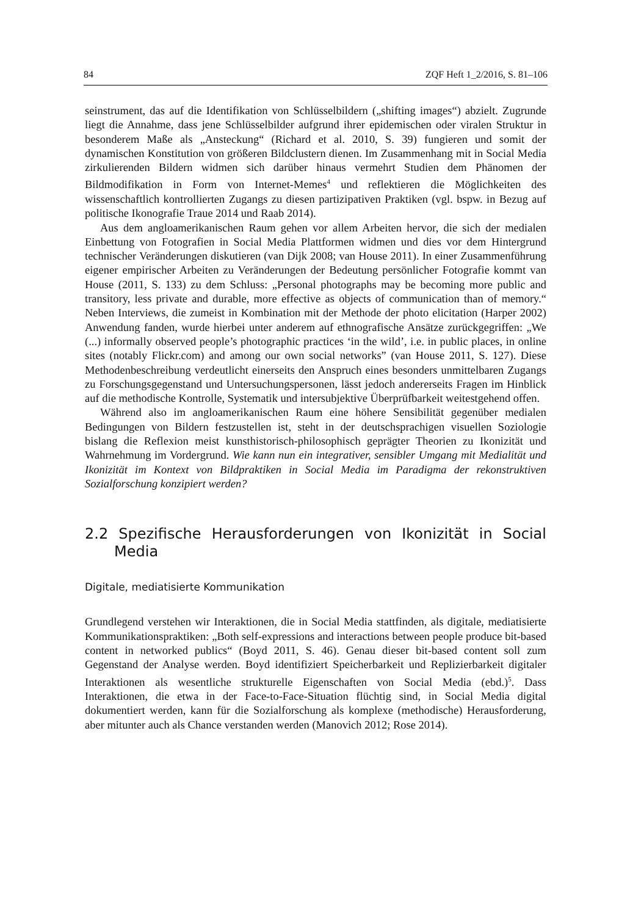84 ZQF Heft 1_2/2016, S. 81–106
seinstrument, das auf die Identifikation von Schlüsselbildern („shifting images“) abzielt. Zugrunde liegt die Annahme, dass jene Schlüsselbilder aufgrund ihrer epidemischen oder viralen Struktur in besonderem Maße als „Ansteckung“ (Richard et al. 2010, S. 39) fungieren und somit der dynamischen Konstitution von größeren Bildclustern dienen. Im Zusammenhang mit in Social Media zirkulierenden Bildern widmen sich darüber hinaus vermehrt Studien dem Phänomen der Bildmodifikation in Form von Internet-Memes<sup>4</sup> und reflektieren die Möglichkeiten des wissenschaftlich kontrollierten Zugangs zu diesen partizipativen Praktiken (vgl. bspw. in Bezug auf politische Ikonografie Traue 2014 und Raab 2014).
Aus dem angloamerikanischen Raum gehen vor allem Arbeiten hervor, die sich der medialen Einbettung von Fotografien in Social Media Plattformen widmen und dies vor dem Hintergrund technischer Veränderungen diskutieren (van Dijk 2008; van House 2011). In einer Zusammenführung eigener empirischer Arbeiten zu Veränderungen der Bedeutung persönlicher Fotografie kommt van House (2011, S. 133) zu dem Schluss: „Personal photographs may be becoming more public and transitory, less private and durable, more effective as objects of communication than of memory.“ Neben Interviews, die zumeist in Kombination mit der Methode der photo elicitation (Harper 2002) Anwendung fanden, wurde hierbei unter anderem auf ethnografische Ansätze zurückgegriffen: „We (...) informally observed people’s photographic practices ‘in the wild’, i.e. in public places, in online sites (notably Flickr.com) and among our own social networks” (van House 2011, S. 127). Diese Methodenbeschreibung verdeutlicht einerseits den Anspruch eines besonders unmittelbaren Zugangs zu Forschungsgegenstand und Untersuchungspersonen, lässt jedoch andererseits Fragen im Hinblick auf die methodische Kontrolle, Systematik und intersubjektive Überprüfbarkeit weitestgehend offen.
Während also im angloamerikanischen Raum eine höhere Sensibilität gegenüber medialen Bedingungen von Bildern festzustellen ist, steht in der deutschsprachigen visuellen Soziologie bislang die Reflexion meist kunsthistorisch-philosophisch geprägter Theorien zu Ikonizität und Wahrnehmung im Vordergrund. Wie kann nun ein integrativer, sensibler Umgang mit Medialität und Ikonizität im Kontext von Bildpraktiken in Social Media im Paradigma der rekonstruktiven Sozialforschung konzipiert werden?
2.2 Spezifische Herausforderungen von Ikonizität in Social Media
Digitale, mediatisierte Kommunikation
Grundlegend verstehen wir Interaktionen, die in Social Media stattfinden, als digitale, mediatisierte Kommunikationspraktiken: „Both self-expressions and interactions between people produce bit-based content in networked publics“ (Boyd 2011, S. 46). Genau dieser bit-based content soll zum Gegenstand der Analyse werden. Boyd identifiziert Speicherbarkeit und Replizierbarkeit digitaler Interaktionen als wesentliche strukturelle Eigenschaften von Social Media (ebd.)<sup>5</sup>. Dass Interaktionen, die etwa in der Face-to-Face-Situation flüchtig sind, in Social Media digital dokumentiert werden, kann für die Sozialforschung als komplexe (methodische) Herausforderung, aber mitunter auch als Chance verstanden werden (Manovich 2012; Rose 2014).